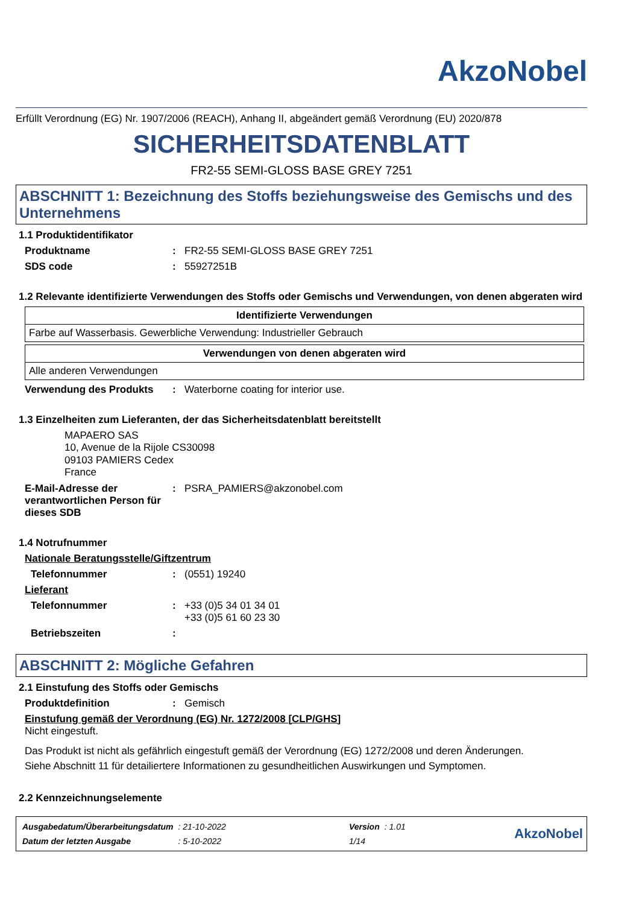AkzoNobel
Erfüllt Verordnung (EG) Nr. 1907/2006 (REACH), Anhang II, abgeändert gemäß Verordnung (EU) 2020/878
SICHERHEITSDATENBLATT
FR2-55 SEMI-GLOSS BASE GREY 7251
ABSCHNITT 1: Bezeichnung des Stoffs beziehungsweise des Gemischs und des Unternehmens
1.1 Produktidentifikator
Produktname: FR2-55 SEMI-GLOSS BASE GREY 7251
SDS code: 55927251B
1.2 Relevante identifizierte Verwendungen des Stoffs oder Gemischs und Verwendungen, von denen abgeraten wird
| Identifizierte Verwendungen |
| --- |
| Farbe auf Wasserbasis. Gewerbliche Verwendung: Industrieller Gebrauch |
| Verwendungen von denen abgeraten wird |
| --- |
| Alle anderen Verwendungen |
Verwendung des Produkts: Waterborne coating for interior use.
1.3 Einzelheiten zum Lieferanten, der das Sicherheitsdatenblatt bereitstellt
MAPAERO SAS
10, Avenue de la Rijole CS30098
09103 PAMIERS Cedex
France
E-Mail-Adresse der verantwortlichen Person für dieses SDB: PSRA_PAMIERS@akzonobel.com
1.4 Notrufnummer
Nationale Beratungsstelle/Giftzentrum
Telefonnummer: (0551) 19240
Lieferant
Telefonnummer: +33 (0)5 34 01 34 01
+33 (0)5 61 60 23 30
Betriebszeiten:
ABSCHNITT 2: Mögliche Gefahren
2.1 Einstufung des Stoffs oder Gemischs
Produktdefinition: Gemisch
Einstufung gemäß der Verordnung (EG) Nr. 1272/2008 [CLP/GHS]
Nicht eingestuft.
Das Produkt ist nicht als gefährlich eingestuft gemäß der Verordnung (EG) 1272/2008 und deren Änderungen.
Siehe Abschnitt 11 für detailiertere Informationen zu gesundheitlichen Auswirkungen und Symptomen.
2.2 Kennzeichnungselemente
| Ausgabedatum/Überarbeitungsdatum | : 21-10-2022 | Version | : 1.01 |
| Datum der letzten Ausgabe | : 5-10-2022 | 1/14 | |
AkzoNobel